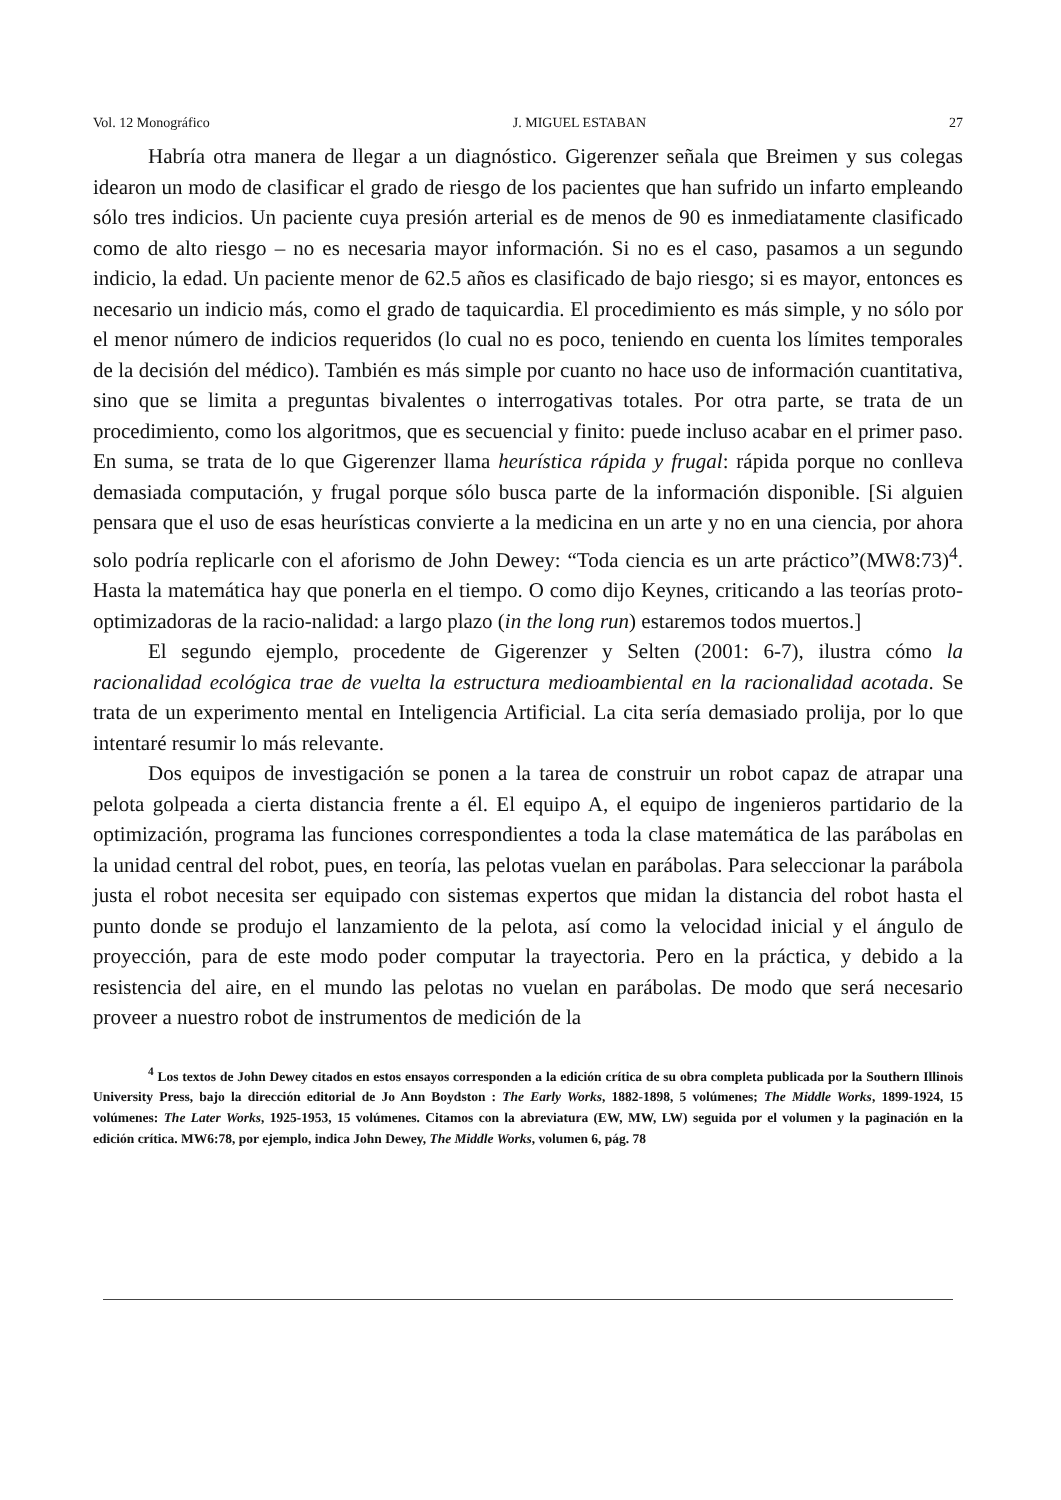Vol. 12 Monográfico J. MIGUEL ESTABAN 27
Habría otra manera de llegar a un diagnóstico. Gigerenzer señala que Breimen y sus colegas idearon un modo de clasificar el grado de riesgo de los pacientes que han sufrido un infarto empleando sólo tres indicios. Un paciente cuya presión arterial es de menos de 90 es inmediatamente clasificado como de alto riesgo – no es necesaria mayor información. Si no es el caso, pasamos a un segundo indicio, la edad. Un paciente menor de 62.5 años es clasificado de bajo riesgo; si es mayor, entonces es necesario un indicio más, como el grado de taquicardia. El procedimiento es más simple, y no sólo por el menor número de indicios requeridos (lo cual no es poco, teniendo en cuenta los límites temporales de la decisión del médico). También es más simple por cuanto no hace uso de información cuantitativa, sino que se limita a preguntas bivalentes o interrogativas totales. Por otra parte, se trata de un procedimiento, como los algoritmos, que es secuencial y finito: puede incluso acabar en el primer paso. En suma, se trata de lo que Gigerenzer llama heurística rápida y frugal: rápida porque no conlleva demasiada computación, y frugal porque sólo busca parte de la información disponible. [Si alguien pensara que el uso de esas heurísticas convierte a la medicina en un arte y no en una ciencia, por ahora solo podría replicarle con el aforismo de John Dewey: “Toda ciencia es un arte práctico”(MW8:73)<sup>4</sup>. Hasta la matemática hay que ponerla en el tiempo. O como dijo Keynes, criticando a las teorías proto-optimizadoras de la racio-nalidad: a largo plazo (in the long run) estaremos todos muertos.]
El segundo ejemplo, procedente de Gigerenzer y Selten (2001: 6-7), ilustra cómo la racionalidad ecológica trae de vuelta la estructura medioambiental en la racionalidad acotada. Se trata de un experimento mental en Inteligencia Artificial. La cita sería demasiado prolija, por lo que intentaré resumir lo más relevante.
Dos equipos de investigación se ponen a la tarea de construir un robot capaz de atrapar una pelota golpeada a cierta distancia frente a él. El equipo A, el equipo de ingenieros partidario de la optimización, programa las funciones correspondientes a toda la clase matemática de las parábolas en la unidad central del robot, pues, en teoría, las pelotas vuelan en parábolas. Para seleccionar la parábola justa el robot necesita ser equipado con sistemas expertos que midan la distancia del robot hasta el punto donde se produjo el lanzamiento de la pelota, así como la velocidad inicial y el ángulo de proyección, para de este modo poder computar la trayectoria. Pero en la práctica, y debido a la resistencia del aire, en el mundo las pelotas no vuelan en parábolas. De modo que será necesario proveer a nuestro robot de instrumentos de medición de la
<sup>4</sup> Los textos de John Dewey citados en estos ensayos corresponden a la edición crítica de su obra completa publicada por la Southern Illinois University Press, bajo la dirección editorial de Jo Ann Boydston : The Early Works, 1882-1898, 5 volúmenes; The Middle Works, 1899-1924, 15 volúmenes: The Later Works, 1925-1953, 15 volúmenes. Citamos con la abreviatura (EW, MW, LW) seguida por el volumen y la paginación en la edición crítica. MW6:78, por ejemplo, indica John Dewey, The Middle Works, volumen 6, pág. 78